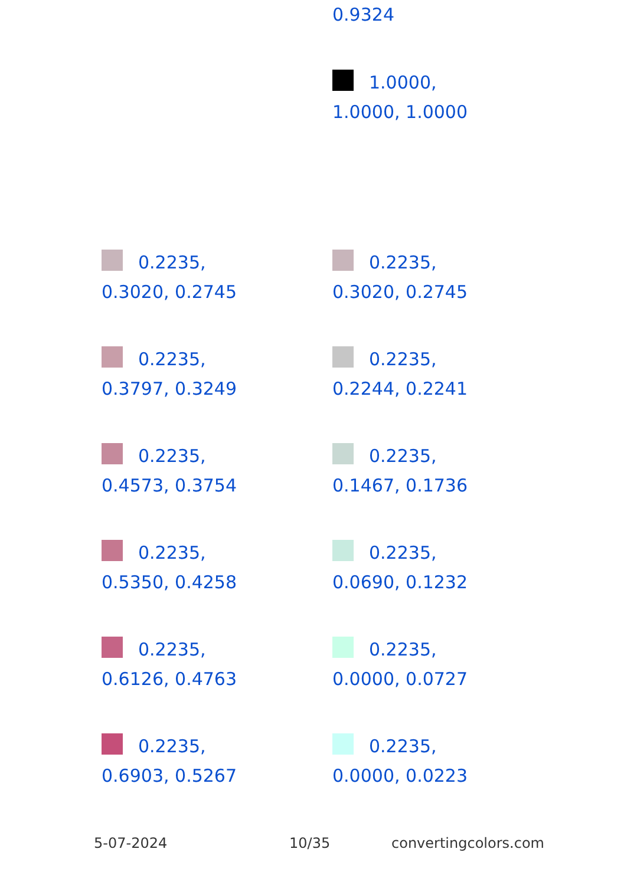0.9324
1.0000, 1.0000, 1.0000
0.2235, 0.3020, 0.2745
0.2235, 0.3020, 0.2745
0.2235, 0.3797, 0.3249
0.2235, 0.2244, 0.2241
0.2235, 0.4573, 0.3754
0.2235, 0.1467, 0.1736
0.2235, 0.5350, 0.4258
0.2235, 0.0690, 0.1232
0.2235, 0.6126, 0.4763
0.2235, 0.0000, 0.0727
0.2235, 0.6903, 0.5267
0.2235, 0.0000, 0.0223
5-07-2024 10/35 convertingcolors.com